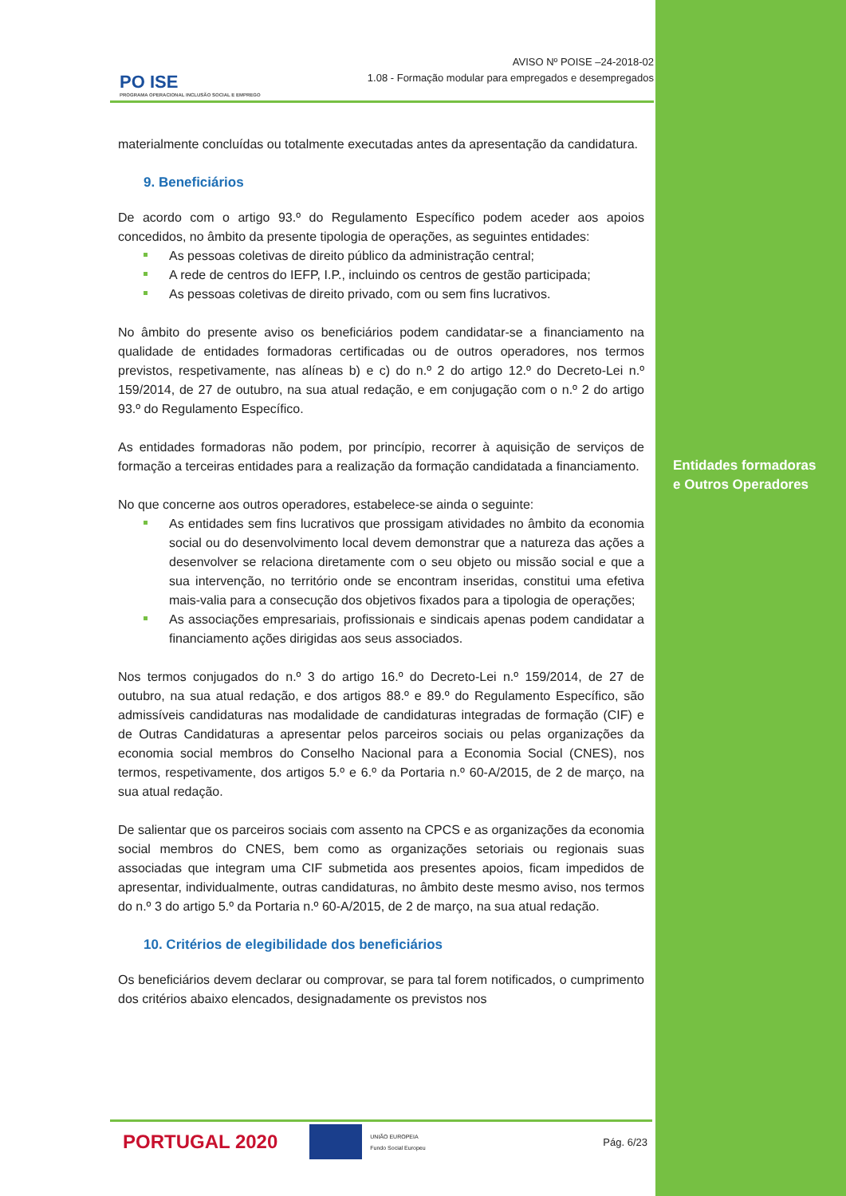PO ISE
PROGRAMA OPERACIONAL INCLUSÃO SOCIAL E EMPREGO
AVISO Nº POISE –24-2018-02
1.08 - Formação modular para empregados e desempregados
materialmente concluídas ou totalmente executadas antes da apresentação da candidatura.
9. Beneficiários
De acordo com o artigo 93.º do Regulamento Específico podem aceder aos apoios concedidos, no âmbito da presente tipologia de operações, as seguintes entidades:
As pessoas coletivas de direito público da administração central;
A rede de centros do IEFP, I.P., incluindo os centros de gestão participada;
As pessoas coletivas de direito privado, com ou sem fins lucrativos.
No âmbito do presente aviso os beneficiários podem candidatar-se a financiamento na qualidade de entidades formadoras certificadas ou de outros operadores, nos termos previstos, respetivamente, nas alíneas b) e c) do n.º 2 do artigo 12.º do Decreto-Lei n.º 159/2014, de 27 de outubro, na sua atual redação, e em conjugação com o n.º 2 do artigo 93.º do Regulamento Específico.
As entidades formadoras não podem, por princípio, recorrer à aquisição de serviços de formação a terceiras entidades para a realização da formação candidatada a financiamento.
No que concerne aos outros operadores, estabelece-se ainda o seguinte:
As entidades sem fins lucrativos que prossigam atividades no âmbito da economia social ou do desenvolvimento local devem demonstrar que a natureza das ações a desenvolver se relaciona diretamente com o seu objeto ou missão social e que a sua intervenção, no território onde se encontram inseridas, constitui uma efetiva mais-valia para a consecução dos objetivos fixados para a tipologia de operações;
As associações empresariais, profissionais e sindicais apenas podem candidatar a financiamento ações dirigidas aos seus associados.
Nos termos conjugados do n.º 3 do artigo 16.º do Decreto-Lei n.º 159/2014, de 27 de outubro, na sua atual redação, e dos artigos 88.º e 89.º do Regulamento Específico, são admissíveis candidaturas nas modalidade de candidaturas integradas de formação (CIF) e de Outras Candidaturas a apresentar pelos parceiros sociais ou pelas organizações da economia social membros do Conselho Nacional para a Economia Social (CNES), nos termos, respetivamente, dos artigos 5.º e 6.º da Portaria n.º 60-A/2015, de 2 de março, na sua atual redação.
De salientar que os parceiros sociais com assento na CPCS e as organizações da economia social membros do CNES, bem como as organizações setoriais ou regionais suas associadas que integram uma CIF submetida aos presentes apoios, ficam impedidos de apresentar, individualmente, outras candidaturas, no âmbito deste mesmo aviso, nos termos do n.º 3 do artigo 5.º da Portaria n.º 60-A/2015, de 2 de março, na sua atual redação.
10. Critérios de elegibilidade dos beneficiários
Os beneficiários devem declarar ou comprovar, se para tal forem notificados, o cumprimento dos critérios abaixo elencados, designadamente os previstos nos
Entidades formadoras
e Outros Operadores
PORTUGAL 2020
UNIÃO EUROPEIA
Fundo Social Europeu
Pág. 6/23